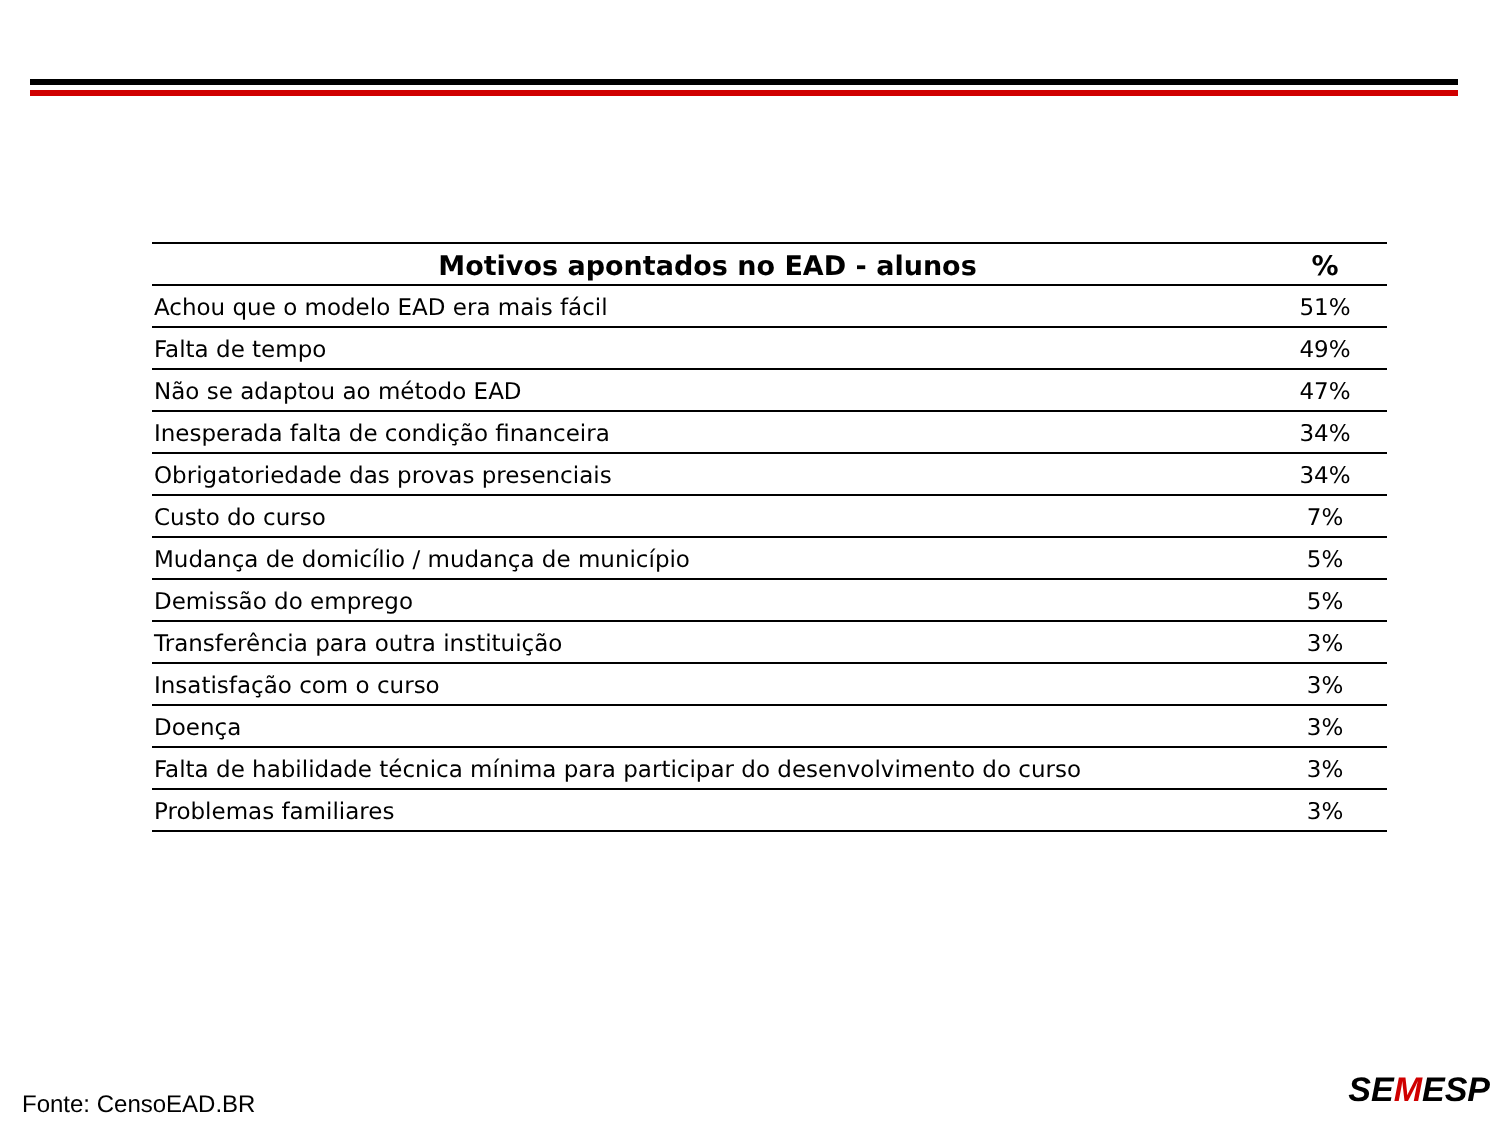| Motivos apontados no EAD - alunos | % |
| --- | --- |
| Achou que o modelo EAD era mais fácil | 51% |
| Falta de tempo | 49% |
| Não se adaptou ao método EAD | 47% |
| Inesperada falta de condição financeira | 34% |
| Obrigatoriedade das provas presenciais | 34% |
| Custo do curso | 7% |
| Mudança de domicílio / mudança de município | 5% |
| Demissão do emprego | 5% |
| Transferência para outra instituição | 3% |
| Insatisfação com o curso | 3% |
| Doença | 3% |
| Falta de habilidade técnica mínima para participar do desenvolvimento do curso | 3% |
| Problemas familiares | 3% |
Fonte: CensoEAD.BR SEMESP